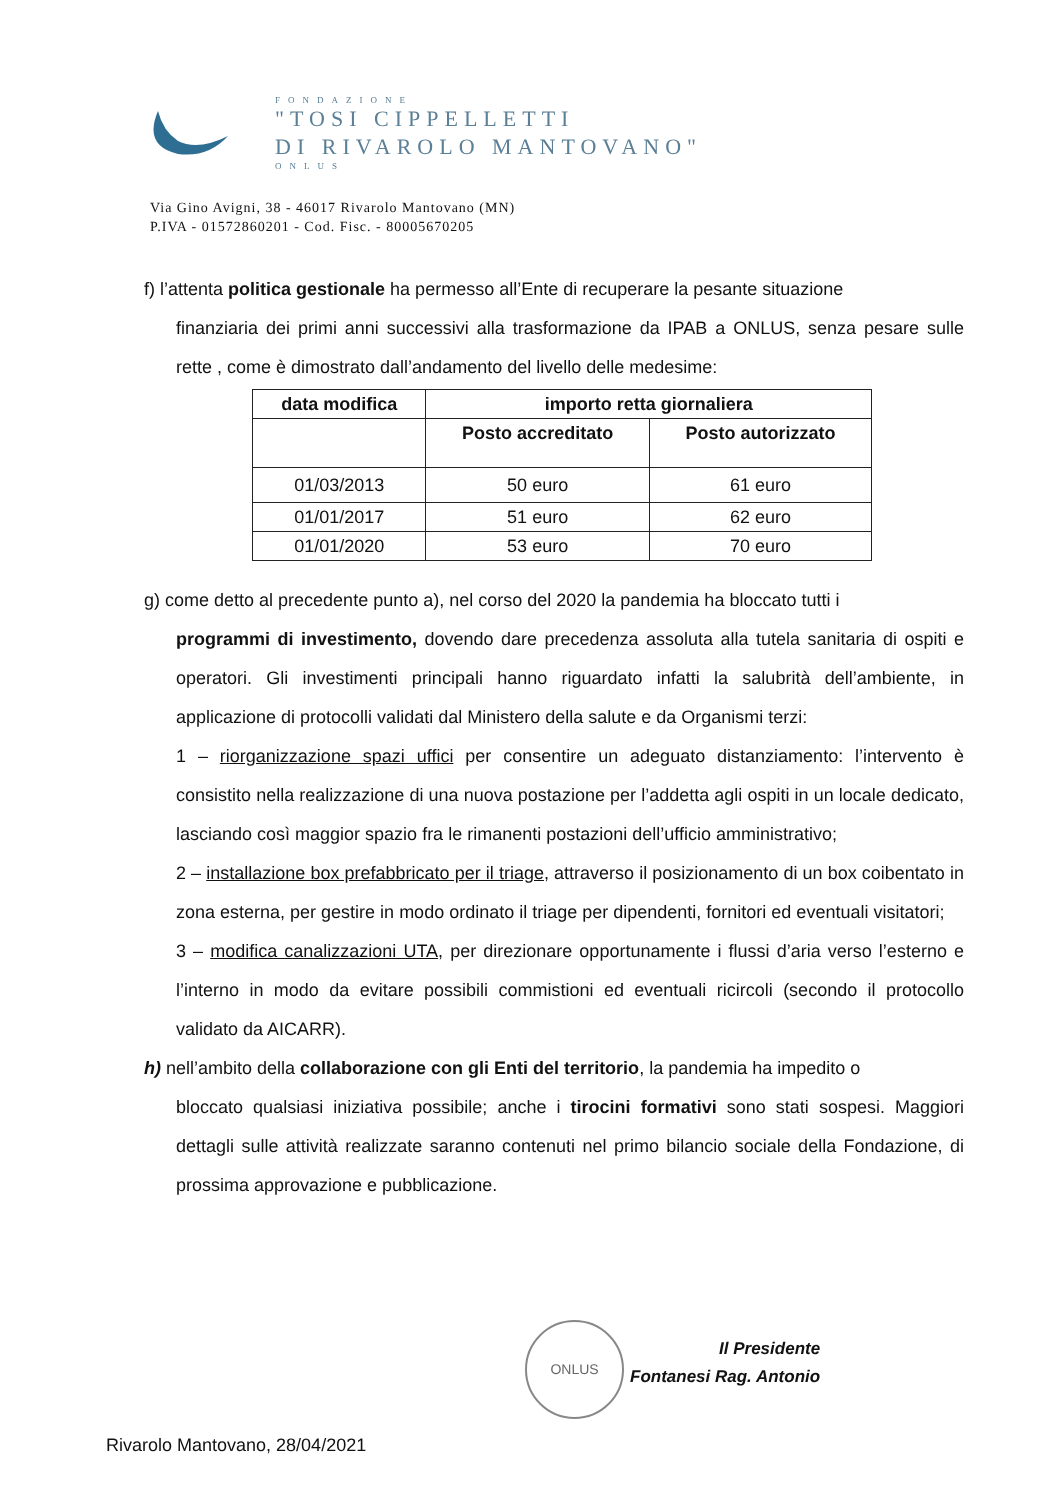FONDAZIONE
"TOSI CIPPELLETTI
DI RIVAROLO MANTOVANO"
ONLUS
Via Gino Avigni, 38 - 46017 Rivarolo Mantovano (MN)
P.IVA - 01572860201 - Cod. Fisc. - 80005670205
f) l’attenta politica gestionale ha permesso all’Ente di recuperare la pesante situazione
finanziaria dei primi anni successivi alla trasformazione da IPAB a ONLUS, senza pesare sulle rette , come è dimostrato dall’andamento del livello delle medesime:
| data modifica | importo retta giornaliera | |
| --- | --- | --- |
| | Posto accreditato | Posto autorizzato |
| 01/03/2013 | 50 euro | 61 euro |
| 01/01/2017 | 51 euro | 62 euro |
| 01/01/2020 | 53 euro | 70 euro |
g) come detto al precedente punto a), nel corso del 2020 la pandemia ha bloccato tutti i
programmi di investimento, dovendo dare precedenza assoluta alla tutela sanitaria di ospiti e operatori. Gli investimenti principali hanno riguardato infatti la salubrità dell’ambiente, in applicazione di protocolli validati dal Ministero della salute e da Organismi terzi:
1 – riorganizzazione spazi uffici per consentire un adeguato distanziamento: l’intervento è consistito nella realizzazione di una nuova postazione per l’addetta agli ospiti in un locale dedicato, lasciando così maggior spazio fra le rimanenti postazioni dell’ufficio amministrativo;
2 – installazione box prefabbricato per il triage, attraverso il posizionamento di un box coibentato in zona esterna, per gestire in modo ordinato il triage per dipendenti, fornitori ed eventuali visitatori;
3 – modifica canalizzazioni UTA, per direzionare opportunamente i flussi d’aria verso l’esterno e l’interno in modo da evitare possibili commistioni ed eventuali ricircoli (secondo il protocollo validato da AICARR).
h) nell’ambito della collaborazione con gli Enti del territorio, la pandemia ha impedito o
bloccato qualsiasi iniziativa possibile; anche i tirocini formativi sono stati sospesi. Maggiori dettagli sulle attività realizzate saranno contenuti nel primo bilancio sociale della Fondazione, di prossima approvazione e pubblicazione.
ONLUS
Il Presidente
Fontanesi Rag. Antonio
Rivarolo Mantovano, 28/04/2021